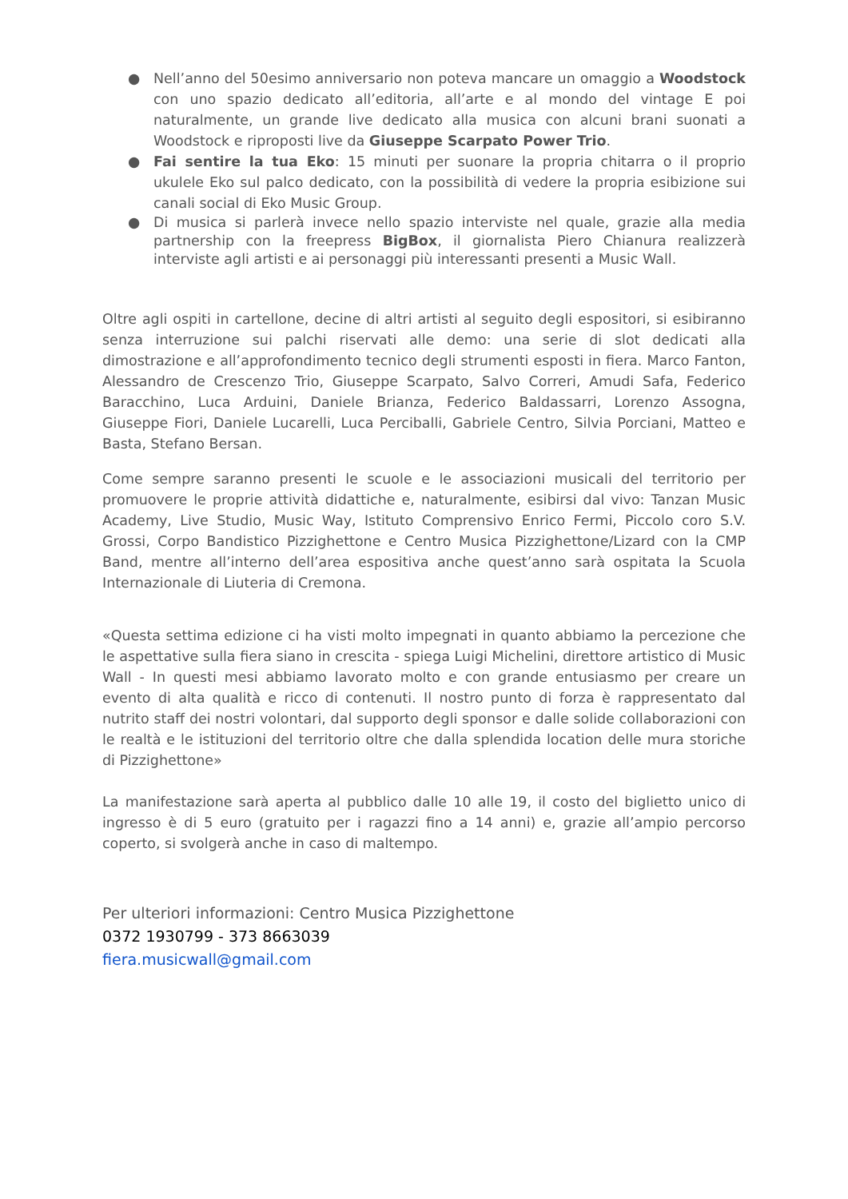● Nell’anno del 50esimo anniversario non poteva mancare un omaggio a Woodstock con uno spazio dedicato all’editoria, all’arte e al mondo del vintage E poi naturalmente, un grande live dedicato alla musica con alcuni brani suonati a Woodstock e riproposti live da Giuseppe Scarpato Power Trio.
● Fai sentire la tua Eko: 15 minuti per suonare la propria chitarra o il proprio ukulele Eko sul palco dedicato, con la possibilità di vedere la propria esibizione sui canali social di Eko Music Group.
● Di musica si parlerà invece nello spazio interviste nel quale, grazie alla media partnership con la freepress BigBox, il giornalista Piero Chianura realizzerà interviste agli artisti e ai personaggi più interessanti presenti a Music Wall.
Oltre agli ospiti in cartellone, decine di altri artisti al seguito degli espositori, si esibiranno senza interruzione sui palchi riservati alle demo: una serie di slot dedicati alla dimostrazione e all’approfondimento tecnico degli strumenti esposti in fiera. Marco Fanton, Alessandro de Crescenzo Trio, Giuseppe Scarpato, Salvo Correri, Amudi Safa, Federico Baracchino, Luca Arduini, Daniele Brianza, Federico Baldassarri, Lorenzo Assogna, Giuseppe Fiori, Daniele Lucarelli, Luca Perciballi, Gabriele Centro, Silvia Porciani, Matteo e Basta, Stefano Bersan.
Come sempre saranno presenti le scuole e le associazioni musicali del territorio per promuovere le proprie attività didattiche e, naturalmente, esibirsi dal vivo: Tanzan Music Academy, Live Studio, Music Way, Istituto Comprensivo Enrico Fermi, Piccolo coro S.V. Grossi, Corpo Bandistico Pizzighettone e Centro Musica Pizzighettone/Lizard con la CMP Band, mentre all’interno dell’area espositiva anche quest’anno sarà ospitata la Scuola Internazionale di Liuteria di Cremona.
«Questa settima edizione ci ha visti molto impegnati in quanto abbiamo la percezione che le aspettative sulla fiera siano in crescita - spiega Luigi Michelini, direttore artistico di Music Wall - In questi mesi abbiamo lavorato molto e con grande entusiasmo per creare un evento di alta qualità e ricco di contenuti. Il nostro punto di forza è rappresentato dal nutrito staff dei nostri volontari, dal supporto degli sponsor e dalle solide collaborazioni con le realtà e le istituzioni del territorio oltre che dalla splendida location delle mura storiche di Pizzighettone»
La manifestazione sarà aperta al pubblico dalle 10 alle 19, il costo del biglietto unico di ingresso è di 5 euro (gratuito per i ragazzi fino a 14 anni) e, grazie all’ampio percorso coperto, si svolgerà anche in caso di maltempo.
Per ulteriori informazioni: Centro Musica Pizzighettone
0372 1930799 - 373 8663039
fiera.musicwall@gmail.com